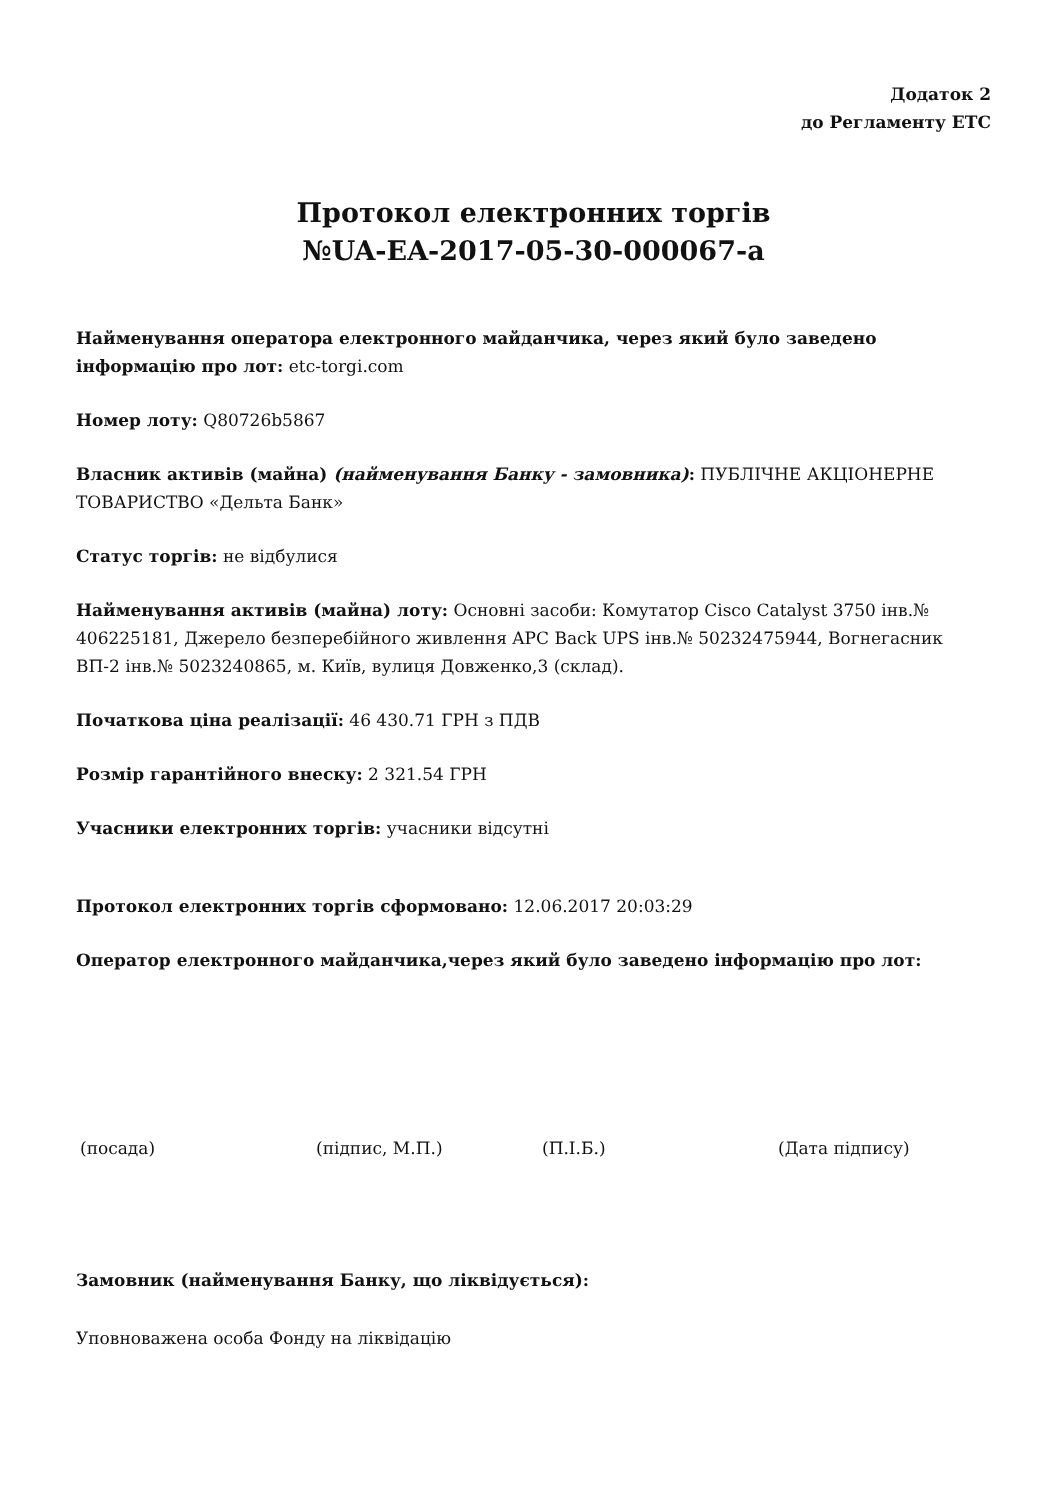Додаток 2
до Регламенту ЕТС
Протокол електронних торгів
№UA-EA-2017-05-30-000067-a
Найменування оператора електронного майданчика, через який було заведено інформацію про лот: etc-torgi.com
Номер лоту: Q80726b5867
Власник активів (майна) (найменування Банку - замовника): ПУБЛІЧНЕ АКЦІОНЕРНЕ ТОВАРИСТВО «Дельта Банк»
Статус торгів: не відбулися
Найменування активів (майна) лоту: Основні засоби: Комутатор Cisco Catalyst 3750 інв.№ 406225181, Джерело безперебійного живлення APC Back UPS інв.№ 50232475944, Вогнегасник ВП-2 інв.№ 5023240865, м. Київ, вулиця Довженко,3 (склад).
Початкова ціна реалізації: 46 430.71 ГРН з ПДВ
Розмір гарантійного внеску: 2 321.54 ГРН
Учасники електронних торгів: учасники відсутні
Протокол електронних торгів сформовано: 12.06.2017 20:03:29
Оператор електронного майданчика,через який було заведено інформацію про лот:
(посада) (підпис, М.П.) (П.І.Б.) (Дата підпису)
Замовник (найменування Банку, що ліквідується):
Уповноважена особа Фонду на ліквідацію